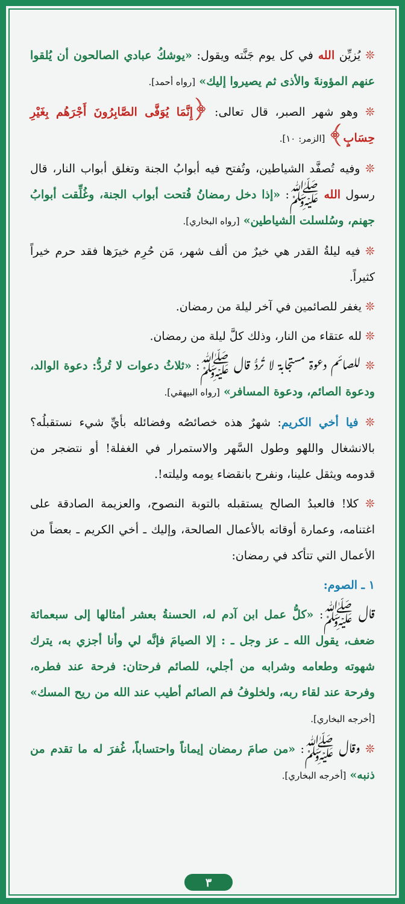❊ يُزيِّن الله في كل يوم جَنَّته ويقول: «يوشكُ عبادي الصالحون أن يُلقوا عنهم المؤونةَ والأذى ثم يصيروا إليك» [رواه أحمد].
❊ وهو شهر الصبر، قال تعالى: ﴿إِنَّمَا يُوَفَّى الصَّابِرُونَ أَجْرَهُم بِغَيْرِ حِسَابٍ﴾ [الزمر: ١٠].
❊ وفيه تُصفَّد الشياطين، وتُفتح فيه أبوابُ الجنة وتغلق أبواب النار، قال رسول الله ﷺ: «إذا دخل رمضانُ فُتحت أبواب الجنة، وغُلِّقت أبوابُ جهنم، وسُلسلت الشياطين» [رواه البخاري].
❊ فيه ليلةُ القدر هي خيرٌ من ألف شهر، مَن حُرِم خيرَها فقد حرم خيراً كثيراً.
❊ يغفر للصائمين في آخر ليلة من رمضان.
❊ لله عتقاء من النار، وذلك كلَّ ليلة من رمضان.
❊ للصائم دعوة مستجابة لا تُردُّ قال ﷺ: «ثلاثُ دعوات لا تُردُّ: دعوة الوالد، ودعوة الصائم، ودعوة المسافر» [رواه البيهقي].
❊ فيا أخي الكريم: شهرٌ هذه خصائصُه وفضائله بأيِّ شيء نستقبلُه؟ بالانشغال واللهو وطول السَّهر والاستمرار في الغفلة! أو نتضجر من قدومه ويثقل علينا، ونفرح بانقضاء يومه وليلته!.
❊ كلا! فالعبدُ الصالح يستقبله بالتوبة النصوح، والعزيمة الصادقة على اغتنامه، وعمارة أوقاته بالأعمال الصالحة، وإليك ـ أخي الكريم ـ بعضاً من الأعمال التي تتأكد في رمضان:
١ ـ الصوم:
قال ﷺ: «كلُّ عمل ابن آدم له، الحسنةُ بعشر أمثالها إلى سبعمائة ضعف، يقول الله ـ عز وجل ـ : إلا الصيامَ فإنَّه لي وأنا أجزي به، يترك شهوته وطعامه وشرابه من أجلي، للصائم فرحتان: فرحة عند فطره، وفرحة عند لقاء ربه، ولخلوفُ فم الصائم أطيب عند الله من ريح المسك» [أخرجه البخاري].
❊ وقال ﷺ: «من صامَ رمضان إيماناً واحتساباً، غُفرَ له ما تقدم من ذنبه» [أخرجه البخاري].
٣